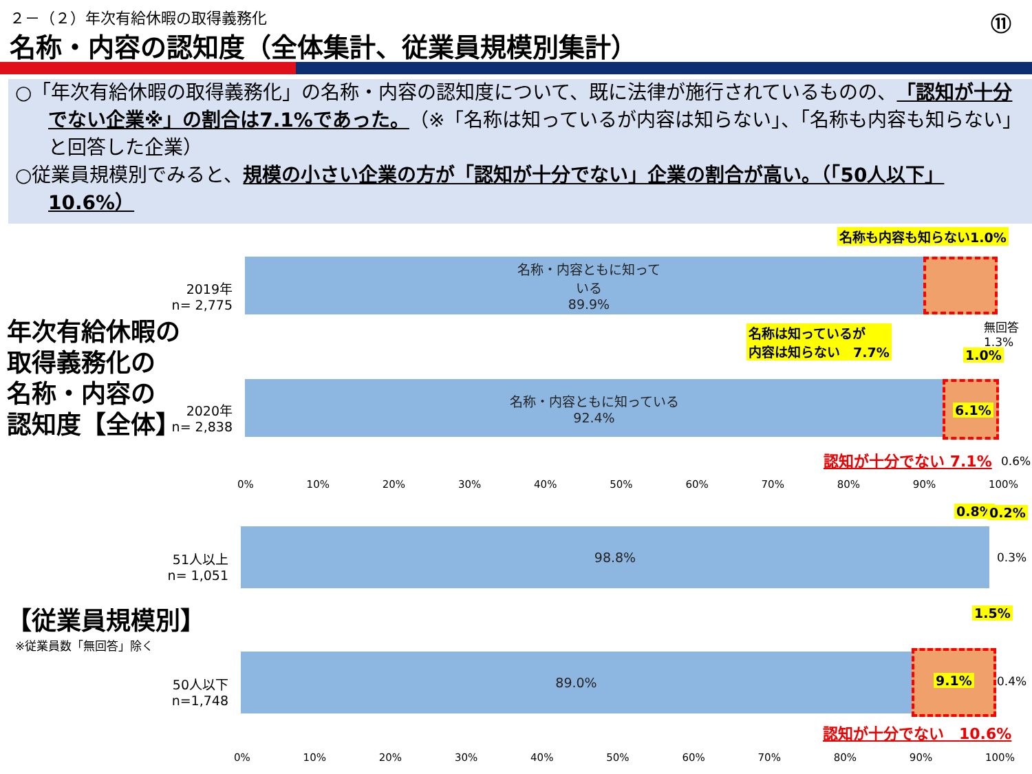２－（２）年次有給休暇の取得義務化 ⑪
名称・内容の認知度（全体集計、従業員規模別集計）
○「年次有給休暇の取得義務化」の名称・内容の認知度について、既に法律が施行されているものの、「認知が十分でない企業※」の割合は7.1%であった。（※「名称は知っているが内容は知らない」、「名称も内容も知らない」と回答した企業）
○従業員規模別でみると、規模の小さい企業の方が「認知が十分でない」企業の割合が高い。（「50人以下」10.6%）
名称も内容も知らない1.0%
2019年
n= 2,775
名称・内容ともに知って
いる
89.9%
年次有給休暇の
取得義務化の
名称・内容の
認知度【全体】
名称は知っているが
内容は知らない　7.7%
無回答
1.3%
1.0%
2020年
n= 2,838
名称・内容ともに知っている
92.4%
6.1%
認知が十分でない 7.1% 0.6%
0% 10% 20% 30% 40% 50% 60% 70% 80% 90% 100%
0.8% 0.2%
51人以上
n= 1,051
98.8%
0.3%
【従業員規模別】
※従業員数「無回答」除く
1.5%
50人以下
n=1,748
89.0%
9.1% 0.4%
認知が十分でない　10.6%
0% 10% 20% 30% 40% 50% 60% 70% 80% 90% 100%